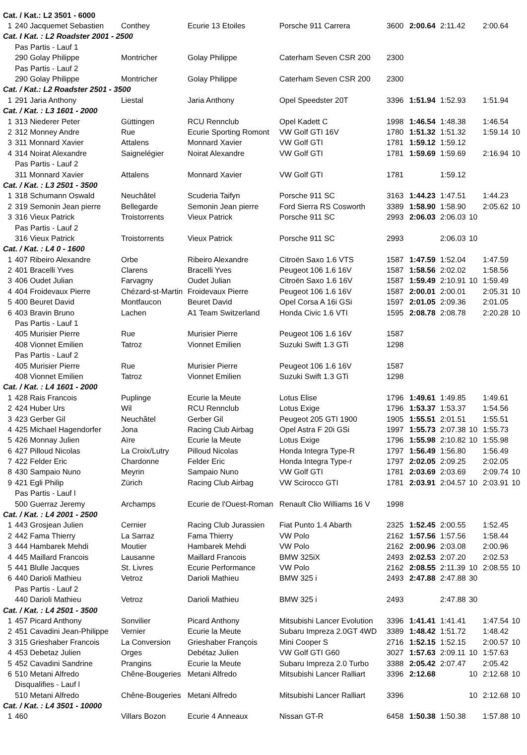| Cat. / Kat.: L2 3501 - 6000 | | | | | | | | | | |
| 1 | 240 Jacquemet Sebastien | Conthey | Ecurie 13 Etoiles | Porsche 911 Carrera | 3600 | 2:00.64 | 2:11.42 | | 2:00.64 | |
| Cat. I Kat. : L2 Roadster 2001 - 2500 | | | | | | | | | | |
| | Pas Partis - Lauf 1 | | | | | | | | | |
| | 290 Golay Philippe | Montricher | Golay Philippe | Caterham Seven CSR 200 | 2300 | | | | | |
| | Pas Partis - Lauf 2 | | | | | | | | | |
| | 290 Golay Philippe | Montricher | Golay Philippe | Caterham Seven CSR 200 | 2300 | | | | | |
| Cat. / Kat.: L2 Roadster 2501 - 3500 | | | | | | | | | | |
| 1 | 291 Jaria Anthony | Liestal | Jaria Anthony | Opel Speedster 20T | 3396 | 1:51.94 | 1:52.93 | | 1:51.94 | |
| Cat. / Kat. : L3 1601 - 2000 | | | | | | | | | | |
| 1 | 313 Niederer Peter | Güttingen | RCU Rennclub | Opel Kadett C | 1998 | 1:46.54 | 1:48.38 | | 1:46.54 | |
| 2 | 312 Monney Andre | Rue | Ecurie Sporting Romont | VW Golf GTI 16V | 1780 | 1:51.32 | 1:51.32 | | 1:59.14 | 10 |
| 3 | 311 Monnard Xavier | Attalens | Monnard Xavier | VW Golf GTI | 1781 | 1:59.12 | 1:59.12 | | | |
| 4 | 314 Noirat Alexandre | Saignelégier | Noirat Alexandre | VW Golf GTI | 1781 | 1:59.69 | 1:59.69 | | 2:16.94 | 10 |
| | Pas Partis - Lauf 2 | | | | | | | | | |
| | 311 Monnard Xavier | Attalens | Monnard Xavier | VW Golf GTI | 1781 | | 1:59.12 | | | |
| Cat. / Kat. : L3 2501 - 3500 | | | | | | | | | | |
| 1 | 318 Schumann Oswald | Neuchâtel | Scuderia Taifyn | Porsche 911 SC | 3163 | 1:44.23 | 1:47.51 | | 1:44.23 | |
| 2 | 319 Semonin Jean pierre | Bellegarde | Semonin Jean pierre | Ford Sierra RS Cosworth | 3389 | 1:58.90 | 1:58.90 | | 2:05.62 | 10 |
| 3 | 316 Vieux Patrick | Troistorrents | Vieux Patrick | Porsche 911 SC | 2993 | 2:06.03 | 2:06.03 | 10 | | |
| | Pas Partis - Lauf 2 | | | | | | | | | |
| | 316 Vieux Patrick | Troistorrents | Vieux Patrick | Porsche 911 SC | 2993 | | 2:06.03 | 10 | | |
| Cat. / Kat. : L4 0 - 1600 | | | | | | | | | | |
| 1 | 407 Ribeiro Alexandre | Orbe | Ribeiro Alexandre | Citroën Saxo 1.6 VTS | 1587 | 1:47.59 | 1:52.04 | | 1:47.59 | |
| 2 | 401 Bracelli Yves | Clarens | Bracelli Yves | Peugeot 106 1.6 16V | 1587 | 1:58.56 | 2:02.02 | | 1:58.56 | |
| 3 | 406 Oudet Julian | Farvagny | Oudet Julian | Citroën Saxo 1.6 16V | 1587 | 1:59.49 | 2:10.91 | 10 | 1:59.49 | |
| 4 | 404 Froidevaux Pierre | Chézard-st-Martin | Froidevaux Pierre | Peugeot 106 1.6 16V | 1587 | 2:00.01 | 2:00.01 | | 2:05.31 | 10 |
| 5 | 400 Beuret David | Montfaucon | Beuret David | Opel Corsa A 16i GSi | 1597 | 2:01.05 | 2:09.36 | | 2:01.05 | |
| 6 | 403 Bravin Bruno | Lachen | A1 Team Switzerland | Honda Civic 1.6 VTI | 1595 | 2:08.78 | 2:08.78 | | 2:20.28 | 10 |
| | Pas Partis - Lauf 1 | | | | | | | | | |
| | 405 Murisier Pierre | Rue | Murisier Pierre | Peugeot 106 1.6 16V | 1587 | | | | | |
| | 408 Vionnet Emilien | Tatroz | Vionnet Emilien | Suzuki Swift 1.3 GTi | 1298 | | | | | |
| | Pas Partis - Lauf 2 | | | | | | | | | |
| | 405 Murisier Pierre | Rue | Murisier Pierre | Peugeot 106 1.6 16V | 1587 | | | | | |
| | 408 Vionnet Emilien | Tatroz | Vionnet Emilien | Suzuki Swift 1.3 GTi | 1298 | | | | | |
| Cat. / Kat. : L4 1601 - 2000 | | | | | | | | | | |
| 1 | 428 Rais Francois | Puplinge | Ecurie la Meute | Lotus Elise | 1796 | 1:49.61 | 1:49.85 | | 1:49.61 | |
| 2 | 424 Huber Urs | Wil | RCU Rennclub | Lotus Exige | 1796 | 1:53.37 | 1:53.37 | | 1:54.56 | |
| 3 | 423 Gerber Gil | Neuchâtel | Gerber Gil | Peugeot 205 GTI 1900 | 1905 | 1:55.51 | 2:01.51 | | 1:55.51 | |
| 4 | 425 Michael Hagendorfer | Jona | Racing Club Airbag | Opel Astra F 20i GSi | 1997 | 1:55.73 | 2:07.38 | 10 | 1:55.73 | |
| 5 | 426 Monnay Julien | Aïre | Ecurie la Meute | Lotus Exige | 1796 | 1:55.98 | 2:10.82 | 10 | 1:55.98 | |
| 6 | 427 Pilloud Nicolas | La Croix/Lutry | Pilloud Nicolas | Honda Integra Type-R | 1797 | 1:56.49 | 1:56.80 | | 1:56.49 | |
| 7 | 422 Felder Eric | Chardonne | Felder Eric | Honda Integra Type-r | 1797 | 2:02.05 | 2:09.25 | | 2:02.05 | |
| 8 | 430 Sampaio Nuno | Meyrin | Sampaio Nuno | VW Golf GTI | 1781 | 2:03.69 | 2:03.69 | | 2:09.74 | 10 |
| 9 | 421 Egli Philip | Zürich | Racing Club Airbag | VW Scirocco GTI | 1781 | 2:03.91 | 2:04.57 | 10 | 2:03.91 | 10 |
| | Pas Partis - Lauf l | | | | | | | | | |
| | 500 Guerraz Jeremy | Archamps | Ecurie de l'Ouest-Roman | Renault Clio Williams 16 V | 1998 | | | | | |
| Cat. / Kat. : L4 2001 - 2500 | | | | | | | | | | |
| 1 | 443 Grosjean Julien | Cernier | Racing Club Jurassien | Fiat Punto 1.4 Abarth | 2325 | 1:52.45 | 2:00.55 | | 1:52.45 | |
| 2 | 442 Fama Thierry | La Sarraz | Fama Thierry | VW Polo | 2162 | 1:57.56 | 1:57.56 | | 1:58.44 | |
| 3 | 444 Hambarek Mehdi | Moutier | Hambarek Mehdi | VW Polo | 2162 | 2:00.96 | 2:03.08 | | 2:00.96 | |
| 4 | 445 Maillard Francois | Lausanne | Maillard Francois | BMW 325iX | 2493 | 2:02.53 | 2:07.20 | | 2:02.53 | |
| 5 | 441 Blulle Jacques | St. Livres | Ecurie Performance | VW Polo | 2162 | 2:08.55 | 2:11.39 | 10 | 2:08.55 | 10 |
| 6 | 440 Darioli Mathieu | Vetroz | Darioli Mathieu | BMW 325 i | 2493 | 2:47.88 | 2:47.88 | 30 | | |
| | Pas Partis - Lauf 2 | | | | | | | | | |
| | 440 Darioli Mathieu | Vetroz | Darioli Mathieu | BMW 325 i | 2493 | | 2:47.88 | 30 | | |
| Cat. / Kat. : L4 2501 - 3500 | | | | | | | | | | |
| 1 | 457 Picard Anthony | Sonvilier | Picard Anthony | Mitsubishi Lancer Evolution | 3396 | 1:41.41 | 1:41.41 | | 1:47.54 | 10 |
| 2 | 451 Cavadini Jean-Philippe | Vernier | Ecurie la Meute | Subaru Impreza 2.0GT 4WD | 3389 | 1:48.42 | 1:51.72 | | 1:48.42 | |
| 3 | 315 Grieshaber Francois | La Conversion | Grieshaber François | Mini Cooper S | 2716 | 1:52.15 | 1:52.15 | | 2:00.57 | 10 |
| 4 | 453 Debetaz Julien | Orges | Debétaz Julien | VW Golf GTI G60 | 3027 | 1:57.63 | 2:09.11 | 10 | 1:57.63 | |
| 5 | 452 Cavadini Sandrine | Prangins | Ecurie la Meute | Subaru Impreza 2.0 Turbo | 3388 | 2:05.42 | 2:07.47 | | 2:05.42 | |
| 6 | 510 Metani Alfredo | Chêne-Bougeries | Metani Alfredo | Mitsubishi Lancer Ralliart | 3396 | 2:12.68 | | 10 | 2:12.68 | 10 |
| | Disqualifies - Lauf l | | | | | | | | | |
| | 510 Metani Alfredo | Chêne-Bougeries | Metani Alfredo | Mitsubishi Lancer Ralliart | 3396 | | | 10 | 2:12.68 | 10 |
| Cat. / Kat. : L4 3501 - 10000 | | | | | | | | | | |
| 1 | 460 | Villars Bozon | Ecurie 4 Anneaux | Nissan GT-R | 6458 | 1:50.38 | 1:50.38 | | 1:57.88 | 10 |